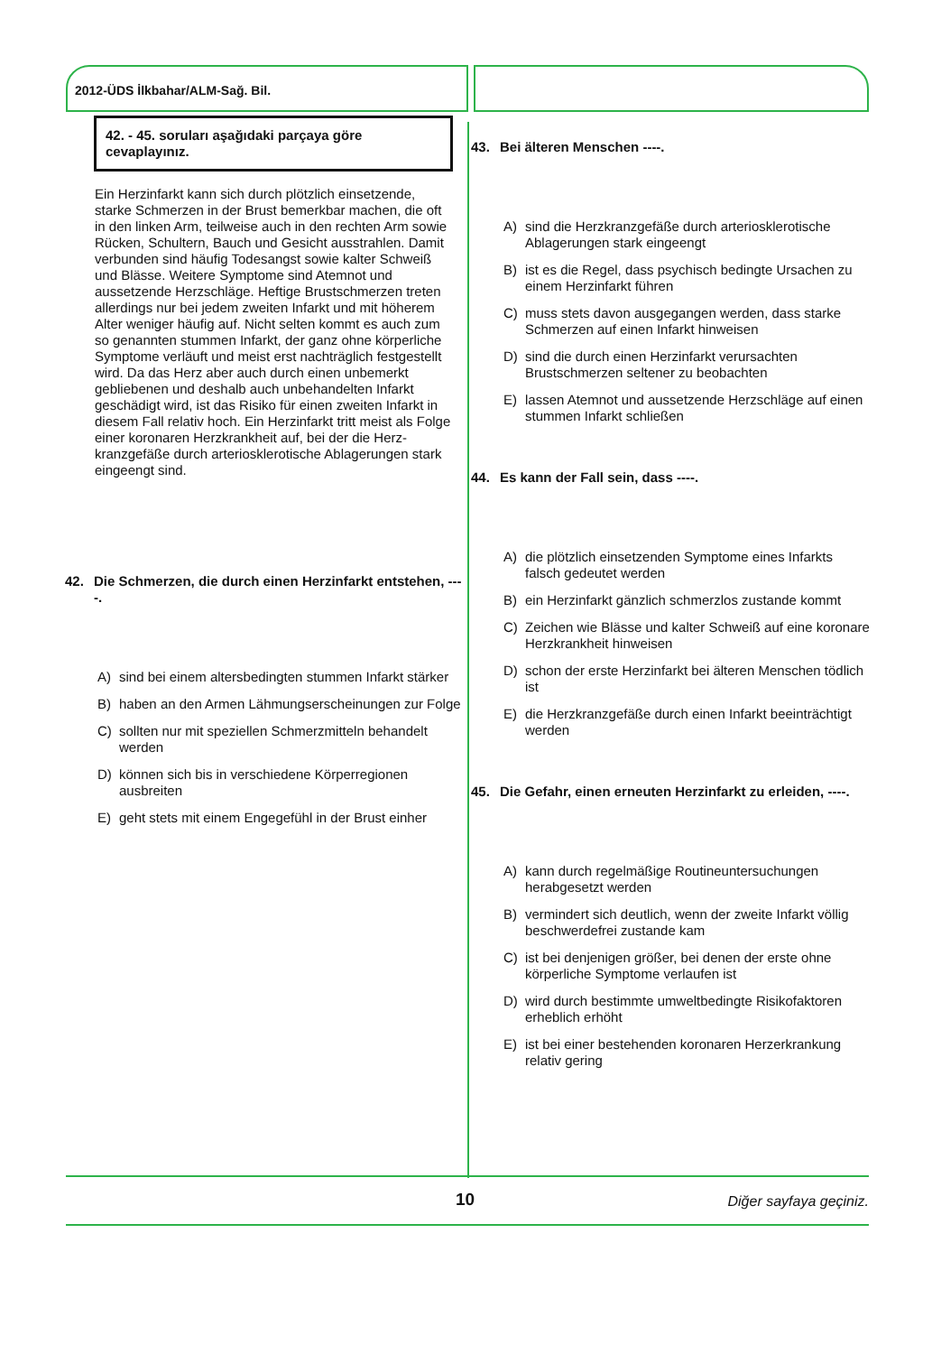2012-ÜDS İlkbahar/ALM-Sağ. Bil.
42. - 45. soruları aşağıdaki parçaya göre cevaplayınız.
Ein Herzinfarkt kann sich durch plötzlich einsetzende, starke Schmerzen in der Brust bemerkbar machen, die oft in den linken Arm, teilweise auch in den rechten Arm sowie Rücken, Schultern, Bauch und Gesicht ausstrahlen. Damit verbunden sind häufig Todesangst sowie kalter Schweiß und Blässe. Weitere Symptome sind Atemnot und aussetzende Herzschläge. Heftige Brustschmerzen treten allerdings nur bei jedem zweiten Infarkt und mit höherem Alter weniger häufig auf. Nicht selten kommt es auch zum so genannten stummen Infarkt, der ganz ohne körperliche Symptome verläuft und meist erst nachträglich festgestellt wird. Da das Herz aber auch durch einen unbemerkt gebliebenen und deshalb auch unbehandelten Infarkt geschädigt wird, ist das Risiko für einen zweiten Infarkt in diesem Fall relativ hoch. Ein Herzinfarkt tritt meist als Folge einer koronaren Herzkrankheit auf, bei der die Herz-kranzgefäße durch arteriosklerotische Ablagerungen stark eingeengt sind.
42. Die Schmerzen, die durch einen Herzinfarkt entstehen, ----.
A) sind bei einem altersbedingten stummen Infarkt stärker
B) haben an den Armen Lähmungserscheinungen zur Folge
C) sollten nur mit speziellen Schmerzmitteln behandelt werden
D) können sich bis in verschiedene Körperregionen ausbreiten
E) geht stets mit einem Engegefühl in der Brust einher
43. Bei älteren Menschen ----.
A) sind die Herzkranzgefäße durch arteriosklerotische Ablagerungen stark eingeengt
B) ist es die Regel, dass psychisch bedingte Ursachen zu einem Herzinfarkt führen
C) muss stets davon ausgegangen werden, dass starke Schmerzen auf einen Infarkt hinweisen
D) sind die durch einen Herzinfarkt verursachten Brustschmerzen seltener zu beobachten
E) lassen Atemnot und aussetzende Herzschläge auf einen stummen Infarkt schließen
44. Es kann der Fall sein, dass ----.
A) die plötzlich einsetzenden Symptome eines Infarkts falsch gedeutet werden
B) ein Herzinfarkt gänzlich schmerzlos zustande kommt
C) Zeichen wie Blässe und kalter Schweiß auf eine koronare Herzkrankheit hinweisen
D) schon der erste Herzinfarkt bei älteren Menschen tödlich ist
E) die Herzkranzgefäße durch einen Infarkt beeinträchtigt werden
45. Die Gefahr, einen erneuten Herzinfarkt zu erleiden, ----.
A) kann durch regelmäßige Routineuntersuchungen herabgesetzt werden
B) vermindert sich deutlich, wenn der zweite Infarkt völlig beschwerdefrei zustande kam
C) ist bei denjenigen größer, bei denen der erste ohne körperliche Symptome verlaufen ist
D) wird durch bestimmte umweltbedingte Risikofaktoren erheblich erhöht
E) ist bei einer bestehenden koronaren Herzerkrankung relativ gering
10 Diğer sayfaya geçiniz.